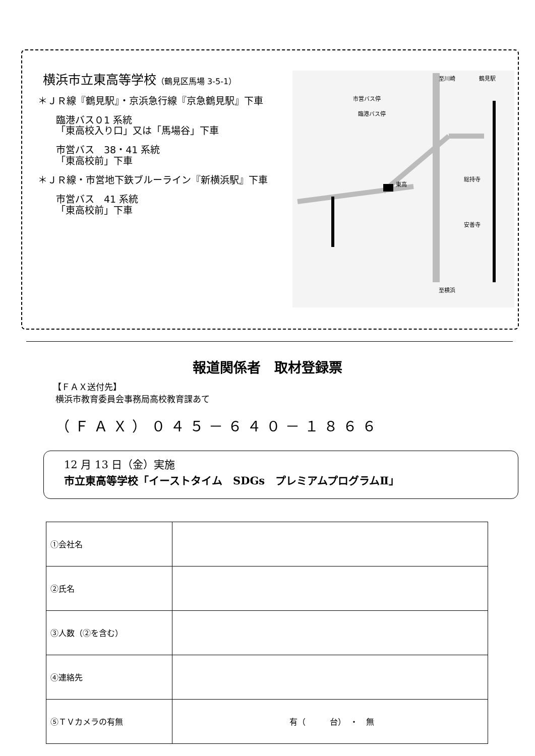横浜市立東高等学校（鶴見区馬場 3-5-1）
＊ＪＲ線『鶴見駅』・京浜急行線『京急鶴見駅』下車
臨港バス０1 系統
「東高校入り口」又は「馬場谷」下車
市営バス　38・41 系統
「東高校前」下車
＊ＪＲ線・市営地下鉄ブルーライン『新横浜駅』下車
市営バス　41 系統
「東高校前」下車
東高
鶴見駅
至川崎
至横浜
市営バス停
臨港バス停
総持寺
安善寺
報道関係者　取材登録票
【ＦＡＸ送付先】
横浜市教育委員会事務局高校教育課あて
（ＦＡＸ）０４５－６４０－１８６６
12 月 13 日（金）実施
市立東高等学校「イーストタイム　SDGs　プレミアムプログラムⅡ」
| ①会社名 | |
| ②氏名 | |
| ③人数（②を含む） | |
| ④連絡先 | |
| ⑤ＴＶカメラの有無 | 有（ 台） ・ 無 |